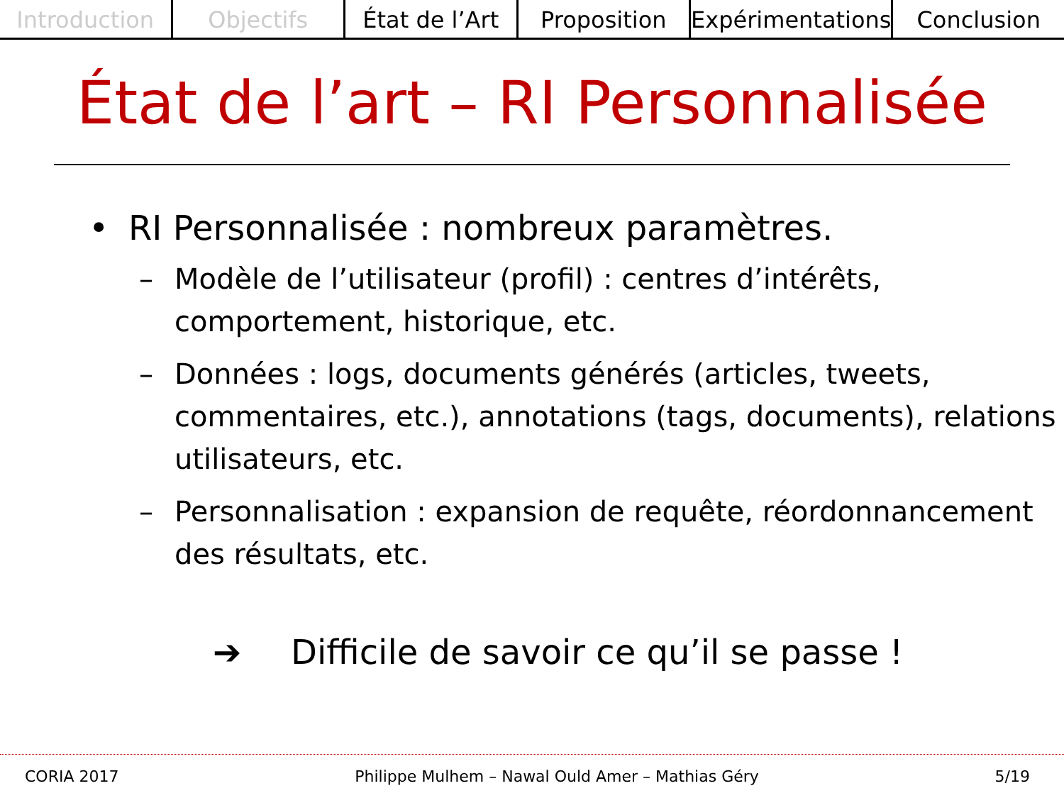Introduction Objectifs État de l’Art Proposition Expérimentations Conclusion
État de l’art – RI Personnalisée
• RI Personnalisée : nombreux paramètres.
– Modèle de l’utilisateur (profil) : centres d’intérêts, comportement, historique, etc.
– Données : logs, documents générés (articles, tweets, commentaires, etc.), annotations (tags, documents), relations utilisateurs, etc.
– Personnalisation : expansion de requête, réordonnancement des résultats, etc.
➔ Difficile de savoir ce qu’il se passe !
CORIA 2017 Philippe Mulhem – Nawal Ould Amer – Mathias Géry 5/19